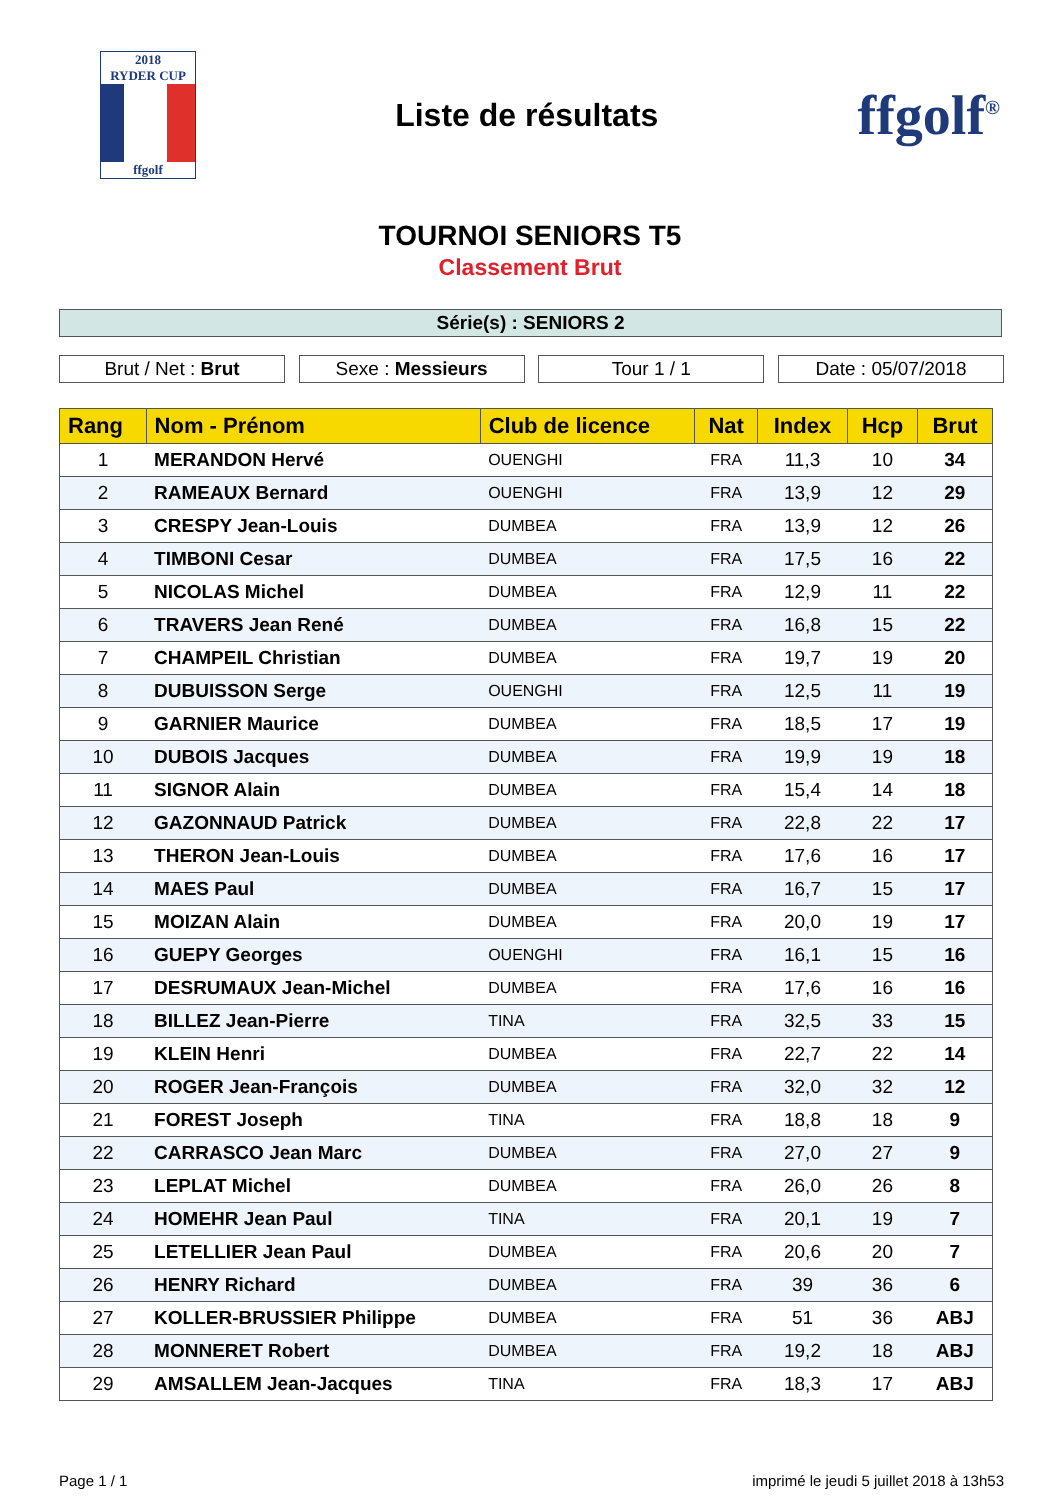2018
RYDER CUP
ffgolf
Liste de résultats
ffgolf<sup>®</sup>
TOURNOI SENIORS T5
Classement Brut
Série(s) : SENIORS 2
Brut / Net : Brut Sexe : Messieurs Tour 1 / 1 Date : 05/07/2018
| Rang | Nom - Prénom | Club de licence | Nat | Index | Hcp | Brut |
| --- | --- | --- | --- | --- | --- | --- |
| 1 | MERANDON Hervé | OUENGHI | FRA | 11,3 | 10 | 34 |
| 2 | RAMEAUX Bernard | OUENGHI | FRA | 13,9 | 12 | 29 |
| 3 | CRESPY Jean-Louis | DUMBEA | FRA | 13,9 | 12 | 26 |
| 4 | TIMBONI Cesar | DUMBEA | FRA | 17,5 | 16 | 22 |
| 5 | NICOLAS Michel | DUMBEA | FRA | 12,9 | 11 | 22 |
| 6 | TRAVERS Jean René | DUMBEA | FRA | 16,8 | 15 | 22 |
| 7 | CHAMPEIL Christian | DUMBEA | FRA | 19,7 | 19 | 20 |
| 8 | DUBUISSON Serge | OUENGHI | FRA | 12,5 | 11 | 19 |
| 9 | GARNIER Maurice | DUMBEA | FRA | 18,5 | 17 | 19 |
| 10 | DUBOIS Jacques | DUMBEA | FRA | 19,9 | 19 | 18 |
| 11 | SIGNOR Alain | DUMBEA | FRA | 15,4 | 14 | 18 |
| 12 | GAZONNAUD Patrick | DUMBEA | FRA | 22,8 | 22 | 17 |
| 13 | THERON Jean-Louis | DUMBEA | FRA | 17,6 | 16 | 17 |
| 14 | MAES Paul | DUMBEA | FRA | 16,7 | 15 | 17 |
| 15 | MOIZAN Alain | DUMBEA | FRA | 20,0 | 19 | 17 |
| 16 | GUEPY Georges | OUENGHI | FRA | 16,1 | 15 | 16 |
| 17 | DESRUMAUX Jean-Michel | DUMBEA | FRA | 17,6 | 16 | 16 |
| 18 | BILLEZ Jean-Pierre | TINA | FRA | 32,5 | 33 | 15 |
| 19 | KLEIN Henri | DUMBEA | FRA | 22,7 | 22 | 14 |
| 20 | ROGER Jean-François | DUMBEA | FRA | 32,0 | 32 | 12 |
| 21 | FOREST Joseph | TINA | FRA | 18,8 | 18 | 9 |
| 22 | CARRASCO Jean Marc | DUMBEA | FRA | 27,0 | 27 | 9 |
| 23 | LEPLAT Michel | DUMBEA | FRA | 26,0 | 26 | 8 |
| 24 | HOMEHR Jean Paul | TINA | FRA | 20,1 | 19 | 7 |
| 25 | LETELLIER Jean Paul | DUMBEA | FRA | 20,6 | 20 | 7 |
| 26 | HENRY Richard | DUMBEA | FRA | 39 | 36 | 6 |
| 27 | KOLLER-BRUSSIER Philippe | DUMBEA | FRA | 51 | 36 | ABJ |
| 28 | MONNERET Robert | DUMBEA | FRA | 19,2 | 18 | ABJ |
| 29 | AMSALLEM Jean-Jacques | TINA | FRA | 18,3 | 17 | ABJ |
Page 1 / 1 imprimé le jeudi 5 juillet 2018 à 13h53